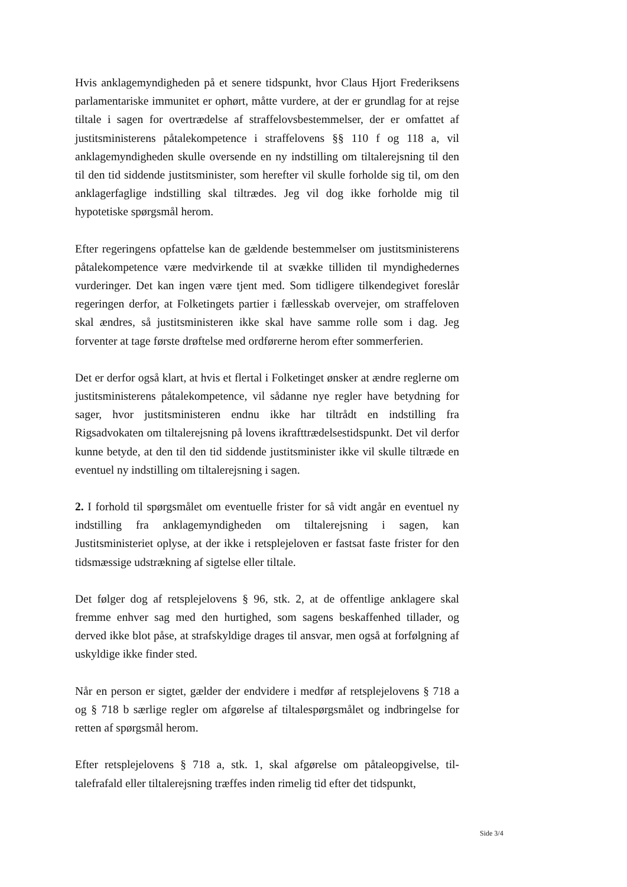Hvis anklagemyndigheden på et senere tidspunkt, hvor Claus Hjort Frede­riksens parlamentariske immunitet er ophørt, måtte vurdere, at der er grund­lag for at rejse tiltale i sagen for overtrædelse af straffelovsbestemmelser, der er omfattet af justitsministerens påtalekompetence i straffelovens §§ 110 f og 118 a, vil anklagemyndigheden skulle oversende en ny indstilling om tiltalerejsning til den til den tid siddende justitsminister, som herefter vil skulle forholde sig til, om den anklagerfaglige indstilling skal tiltrædes. Jeg vil dog ikke forholde mig til hypotetiske spørgsmål herom.
Efter regeringens opfattelse kan de gældende bestemmelser om justitsmini­sterens påtalekompetence være medvirkende til at svække tilliden til myn­dighedernes vurderinger. Det kan ingen være tjent med. Som tidligere til­kendegivet foreslår regeringen derfor, at Folketingets partier i fællesskab overvejer, om straffeloven skal ændres, så justitsministeren ikke skal have samme rolle som i dag. Jeg forventer at tage første drøftelse med ordførerne herom efter sommerferien.
Det er derfor også klart, at hvis et flertal i Folketinget ønsker at ændre reg­lerne om justitsministerens påtalekompetence, vil sådanne nye regler have betydning for sager, hvor justitsministeren endnu ikke har tiltrådt en indstil­ling fra Rigsadvokaten om tiltalerejsning på lovens ikrafttrædelsestidspunkt. Det vil derfor kunne betyde, at den til den tid siddende justitsminister ikke vil skulle tiltræde en eventuel ny indstilling om tiltalerejsning i sagen.
2. I forhold til spørgsmålet om eventuelle frister for så vidt angår en even­tuel ny indstilling fra anklagemyndigheden om tiltalerejsning i sagen, kan Justitsministeriet oplyse, at der ikke i retsplejeloven er fastsat faste frister for den tidsmæssige udstrækning af sigtelse eller tiltale.
Det følger dog af retsplejelovens § 96, stk. 2, at de offentlige anklagere skal fremme enhver sag med den hurtighed, som sagens beskaffenhed tillader, og derved ikke blot påse, at strafskyldige drages til ansvar, men også at for­følgning af uskyldige ikke finder sted.
Når en person er sigtet, gælder der endvidere i medfør af retsplejelovens § 718 a og § 718 b særlige regler om afgørelse af tiltalespørgsmålet og ind­bringelse for retten af spørgsmål herom.
Efter retsplejelovens § 718 a, stk. 1, skal afgørelse om påtaleopgivelse, til­talefrafald eller tiltalerejsning træffes inden rimelig tid efter det tidspunkt,
Side 3/4